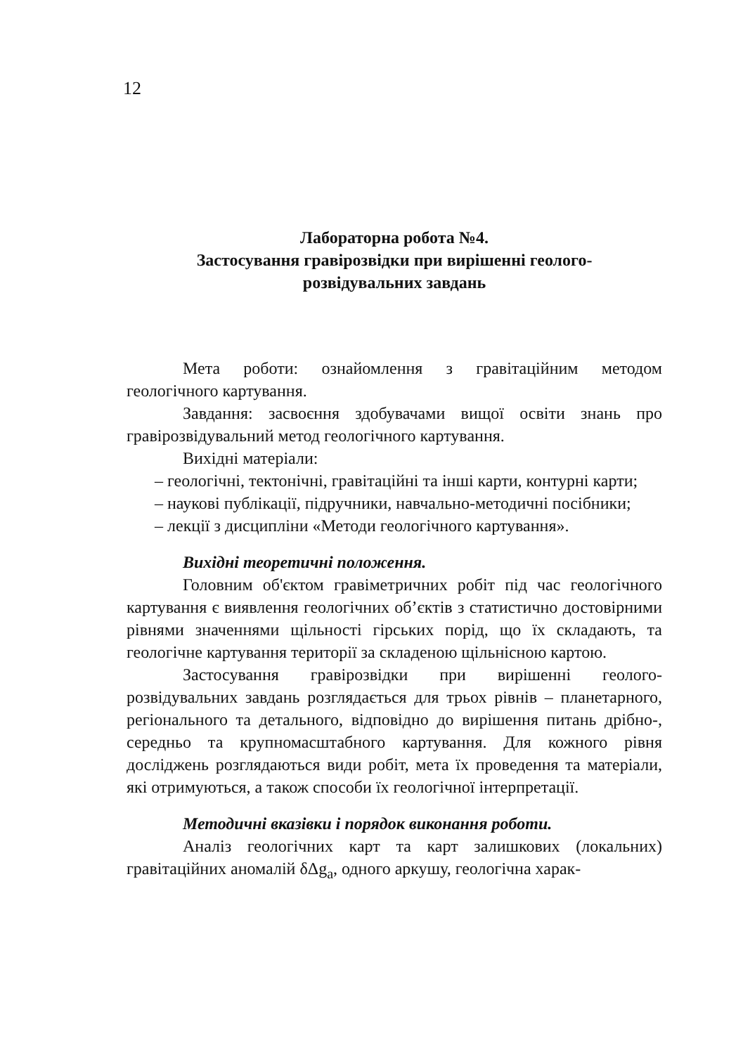12
Лабораторна робота №4.
Застосування гравірозвідки при вирішенні геолого-
розвідувальних завдань
Мета роботи: ознайомлення з гравітаційним методом геологічного картування.
Завдання: засвоєння здобувачами вищої освіти знань про гравірозвідувальний метод геологічного картування.
Вихідні матеріали:
– геологічні, тектонічні, гравітаційні та інші карти, контурні карти;
– наукові публікації, підручники, навчально-методичні посібники;
– лекції з дисципліни «Методи геологічного картування».
Вихідні теоретичні положення.
Головним об'єктом гравіметричних робіт під час геологічного картування є виявлення геологічних об’єктів з статистично достовірними рівнями значеннями щільності гірських порід, що їх складають, та геологічне картування території за складеною щільнісною картою.
Застосування гравірозвідки при вирішенні геолого-розвідувальних завдань розглядається для трьох рівнів – планетарного, регіонального та детального, відповідно до вирішення питань дрібно-, середньо та крупномасштабного картування. Для кожного рівня досліджень розглядаються види робіт, мета їх проведення та матеріали, які отримуються, а також способи їх геологічної інтерпретації.
Методичні вказівки і порядок виконання роботи.
Аналіз геологічних карт та карт залишкових (локальних) гравітаційних аномалій δΔg<sub>a</sub>, одного аркушу, геологічна харак-